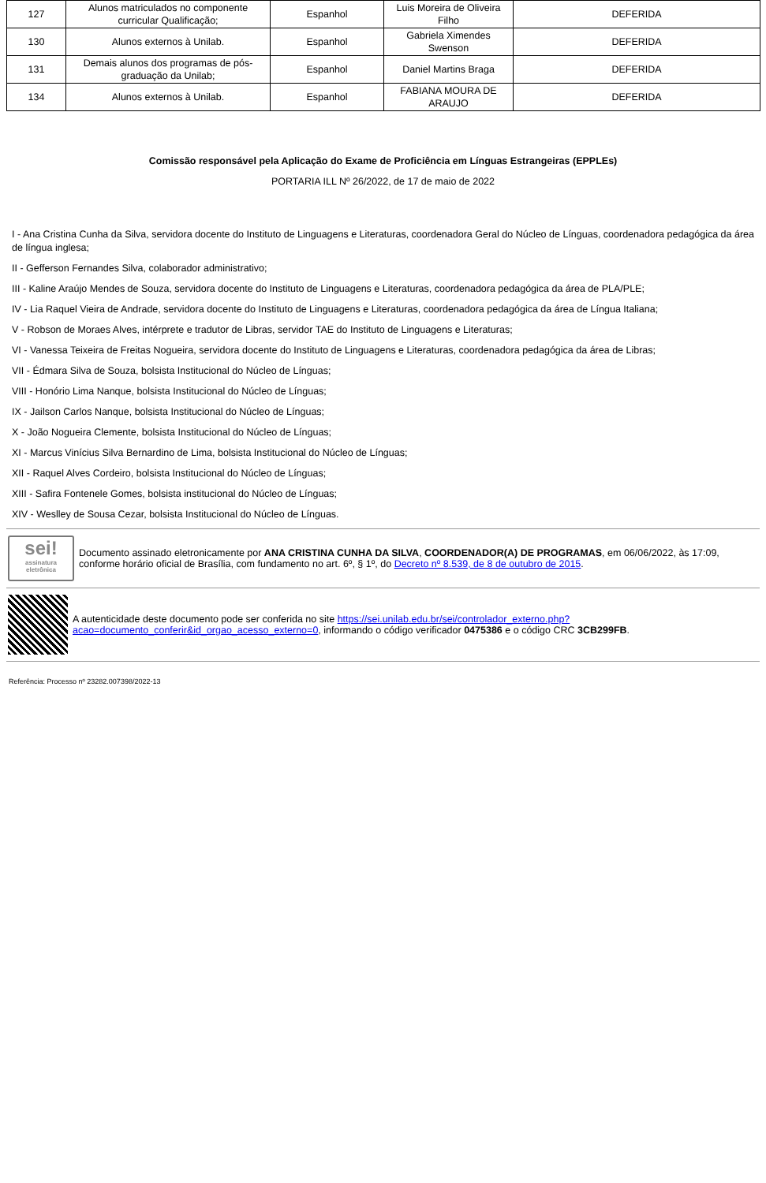| 127 | Alunos matriculados no componente curricular Qualificação; | Espanhol | Luis Moreira de Oliveira Filho | DEFERIDA |
| 130 | Alunos externos à Unilab. | Espanhol | Gabriela Ximendes Swenson | DEFERIDA |
| 131 | Demais alunos dos programas de pós-graduação da Unilab; | Espanhol | Daniel Martins Braga | DEFERIDA |
| 134 | Alunos externos à Unilab. | Espanhol | FABIANA MOURA DE ARAUJO | DEFERIDA |
Comissão responsável pela Aplicação do Exame de Proficiência em Línguas Estrangeiras (EPPLEs)
PORTARIA ILL Nº 26/2022, de 17 de maio de 2022
I - Ana Cristina Cunha da Silva, servidora docente do Instituto de Linguagens e Literaturas, coordenadora Geral do Núcleo de Línguas, coordenadora pedagógica da área de língua inglesa;
II - Gefferson Fernandes Silva, colaborador administrativo;
III - Kaline Araújo Mendes de Souza, servidora docente do Instituto de Linguagens e Literaturas, coordenadora pedagógica da área de PLA/PLE;
IV - Lia Raquel Vieira de Andrade, servidora docente do Instituto de Linguagens e Literaturas, coordenadora pedagógica da área de Língua Italiana;
V - Robson de Moraes Alves, intérprete e tradutor de Libras, servidor TAE do Instituto de Linguagens e Literaturas;
VI - Vanessa Teixeira de Freitas Nogueira, servidora docente do Instituto de Linguagens e Literaturas, coordenadora pedagógica da área de Libras;
VII - Édmara Silva de Souza, bolsista Institucional do Núcleo de Línguas;
VIII - Honório Lima Nanque, bolsista Institucional do Núcleo de Línguas;
IX - Jailson Carlos Nanque, bolsista Institucional do Núcleo de Línguas;
X - João Nogueira Clemente, bolsista Institucional do Núcleo de Línguas;
XI - Marcus Vinícius Silva Bernardino de Lima, bolsista Institucional do Núcleo de Línguas;
XII - Raquel Alves Cordeiro, bolsista Institucional do Núcleo de Línguas;
XIII - Safira Fontenele Gomes, bolsista institucional do Núcleo de Línguas;
XIV - Weslley de Sousa Cezar, bolsista Institucional do Núcleo de Línguas.
sei!
assinatura eletrônica
Documento assinado eletronicamente por ANA CRISTINA CUNHA DA SILVA, COORDENADOR(A) DE PROGRAMAS, em 06/06/2022, às 17:09, conforme horário oficial de Brasília, com fundamento no art. 6º, § 1º, do Decreto nº 8.539, de 8 de outubro de 2015.
A autenticidade deste documento pode ser conferida no site https://sei.unilab.edu.br/sei/controlador_externo.php?acao=documento_conferir&id_orgao_acesso_externo=0, informando o código verificador 0475386 e o código CRC 3CB299FB.
Referência: Processo nº 23282.007398/2022-13